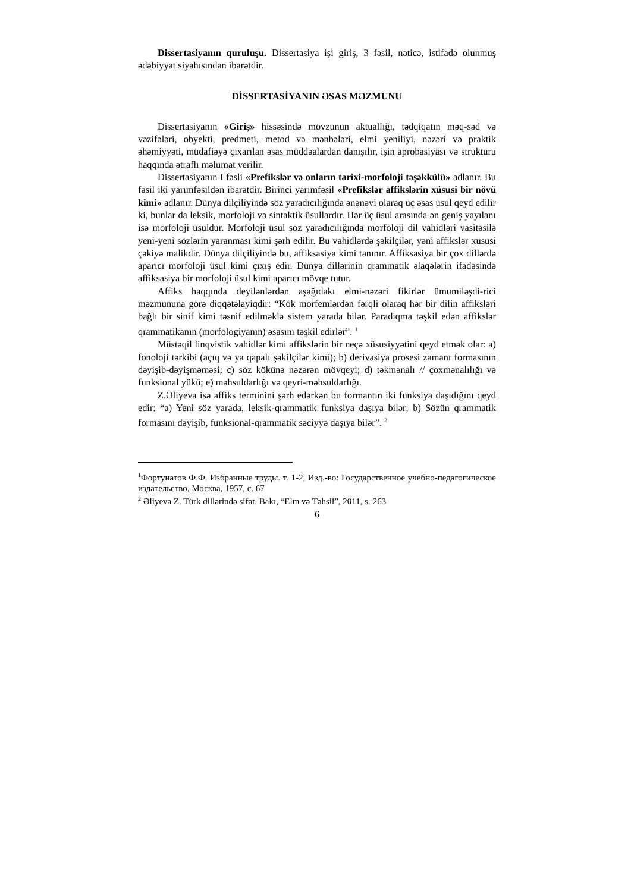Dissertasiyanın quruluşu. Dissertasiya işi giriş, 3 fəsil, nəticə, istifadə olunmuş ədəbiyyat siyahısından ibarətdir.
DİSSERTASİYANIN ƏSAS MƏZMUNU
Dissertasiyanın «Giriş» hissəsində mövzunun aktuallığı, tədqiqatın məq-səd və vəzifələri, obyekti, predmeti, metod və mənbələri, elmi yeniliyi, nəzəri və praktik əhəmiyyəti, müdafiəyə çıxarılan əsas müddəalardan danışılır, işin aprobasiyası və strukturu haqqında ətraflı məlumat verilir.
Dissertasiyanın I fəsli «Prefikslər və onların tarixi-morfoloji təşəkkülü» adlanır. Bu fəsil iki yarımfəsildən ibarətdir. Birinci yarımfəsil «Prefikslər affikslərin xüsusi bir növü kimi» adlanır. Dünya dilçiliyində söz yaradıcılığında ənənəvi olaraq üç əsas üsul qeyd edilir ki, bunlar da leksik, morfoloji və sintaktik üsullardır. Hər üç üsul arasında ən geniş yayılanı isə morfoloji üsuldur. Morfoloji üsul söz yaradıcılığında morfoloji dil vahidləri vasitəsilə yeni-yeni sözlərin yaranması kimi şərh edilir. Bu vahidlərdə şəkilçilər, yəni affikslər xüsusi çəkiyə malikdir. Dünya dilçiliyində bu, affiksasiya kimi tanınır. Affiksasiya bir çox dillərdə aparıcı morfoloji üsul kimi çıxış edir. Dünya dillərinin qrammatik əlaqələrin ifadəsində affiksasiya bir morfoloji üsul kimi aparıcı mövqe tutur.
Affiks haqqında deyilənlərdən aşağıdakı elmi-nəzəri fikirlər ümumiləşdi-rici məzmununa görə diqqətəlayiqdir: “Kök morfemlərdən fərqli olaraq hər bir dilin affiksləri bağlı bir sinif kimi təsnif edilməklə sistem yarada bilər. Paradiqma təşkil edən affikslər qrammatikanın (morfologiyanın) əsasını təşkil edirlər”. <sup>1</sup>
Müstəqil linqvistik vahidlər kimi affikslərin bir neçə xüsusiyyətini qeyd etmək olar: a) fonoloji tərkibi (açıq və ya qapalı şəkilçilər kimi); b) derivasiya prosesi zamanı formasının dəyişib-dəyişməməsi; c) söz kökünə nəzərən mövqeyi; d) təkmənalı // çoxmənalılığı və funksional yükü; e) məhsuldarlığı və qeyri-məhsuldarlığı.
Z.Əliyeva isə affiks terminini şərh edərkən bu formantın iki funksiya daşıdığını qeyd edir: “a) Yeni söz yarada, leksik-qrammatik funksiya daşıya bilər; b) Sözün qrammatik formasını dəyişib, funksional-qrammatik səciyyə daşıya bilər”. <sup>2</sup>
<sup>1</sup> Фортунатов Ф.Ф. Избранные труды. т. 1-2, Изд.-во: Государственное учебно-педагогическое издательство, Москва, 1957, с. 67
<sup>2</sup> Əliyeva Z. Türk dillərində sifət. Bakı, “Elm və Təhsil”, 2011, s. 263
6